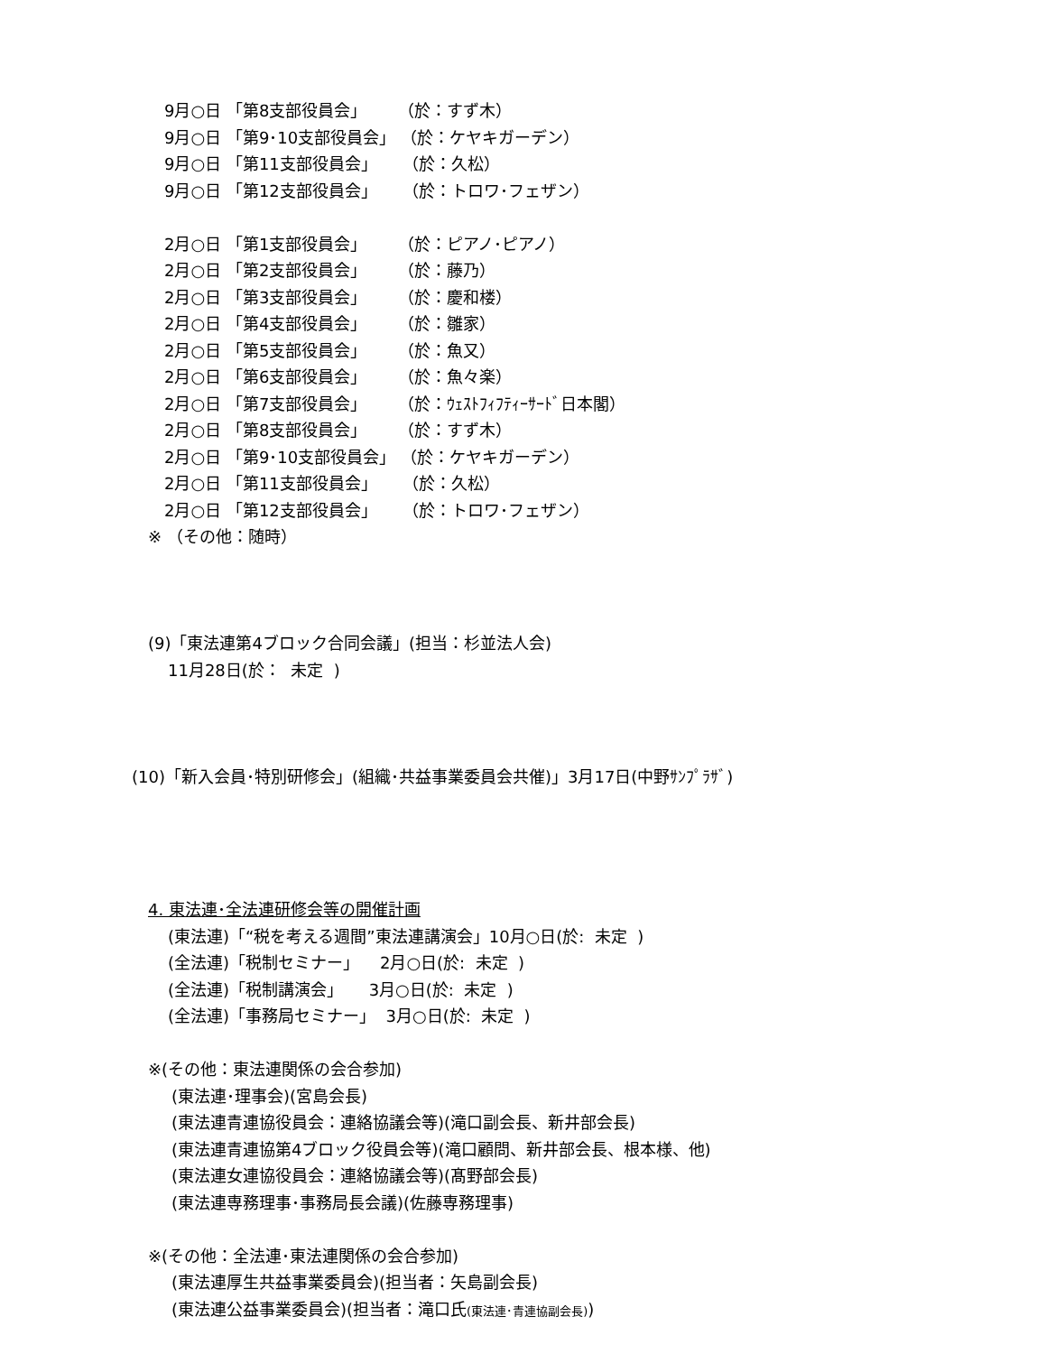9月○日 「第8支部役員会」 （於：すず木）
9月○日 「第9･10支部役員会」 （於：ケヤキガーデン）
9月○日 「第11支部役員会」 （於：久松）
9月○日 「第12支部役員会」 （於：トロワ･フェザン）
2月○日 「第1支部役員会」 （於：ピアノ･ピアノ）
2月○日 「第2支部役員会」 （於：藤乃）
2月○日 「第3支部役員会」 （於：慶和楼）
2月○日 「第4支部役員会」 （於：雛家）
2月○日 「第5支部役員会」 （於：魚又）
2月○日 「第6支部役員会」 （於：魚々楽）
2月○日 「第7支部役員会」 （於：ｳｪｽﾄﾌｨﾌﾃｨｰｻｰﾄﾞ日本閣）
2月○日 「第8支部役員会」 （於：すず木）
2月○日 「第9･10支部役員会」 （於：ケヤキガーデン）
2月○日 「第11支部役員会」 （於：久松）
2月○日 「第12支部役員会」 （於：トロワ･フェザン）
※ （その他：随時）
(9)「東法連第4ブロック合同会議」(担当：杉並法人会)
11月28日(於： 未定 )
(10)「新入会員･特別研修会」(組織･共益事業委員会共催)」3月17日(中野ｻﾝﾌﾟﾗｻﾞ)
4. 東法連･全法連研修会等の開催計画
(東法連)「“税を考える週間”東法連講演会」10月○日(於: 未定 )
(全法連)「税制セミナー」 2月○日(於: 未定 )
(全法連)「税制講演会」 3月○日(於: 未定 )
(全法連)「事務局セミナー」 3月○日(於: 未定 )
※(その他：東法連関係の会合参加)
(東法連･理事会)(宮島会長)
(東法連青連協役員会：連絡協議会等)(滝口副会長、新井部会長)
(東法連青連協第4ブロック役員会等)(滝口顧問、新井部会長、根本様、他)
(東法連女連協役員会：連絡協議会等)(髙野部会長)
(東法連専務理事･事務局長会議)(佐藤専務理事)
※(その他：全法連･東法連関係の会合参加)
(東法連厚生共益事業委員会)(担当者：矢島副会長)
(東法連公益事業委員会)(担当者：滝口氏(東法連･青連協副会長))